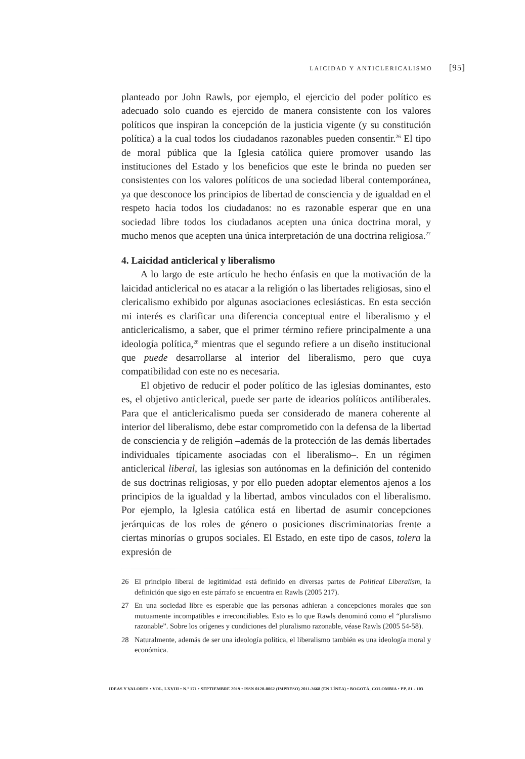LAICIDAD Y ANTICLERICALISMO [95]
planteado por John Rawls, por ejemplo, el ejercicio del poder político es adecuado solo cuando es ejercido de manera consistente con los valores políticos que inspiran la concepción de la justicia vigente (y su constitución política) a la cual todos los ciudadanos razonables pueden consentir.<sup>26</sup> El tipo de moral pública que la Iglesia católica quiere promover usando las instituciones del Estado y los beneficios que este le brinda no pueden ser consistentes con los valores políticos de una sociedad liberal contemporánea, ya que desconoce los principios de libertad de consciencia y de igualdad en el respeto hacia todos los ciudadanos: no es razonable esperar que en una sociedad libre todos los ciudadanos acepten una única doctrina moral, y mucho menos que acepten una única interpretación de una doctrina religiosa.<sup>27</sup>
4. Laicidad anticlerical y liberalismo
A lo largo de este artículo he hecho énfasis en que la motivación de la laicidad anticlerical no es atacar a la religión o las libertades religiosas, sino el clericalismo exhibido por algunas asociaciones eclesiásticas. En esta sección mi interés es clarificar una diferencia conceptual entre el liberalismo y el anticlericalismo, a saber, que el primer término refiere principalmente a una ideología política,<sup>28</sup> mientras que el segundo refiere a un diseño institucional que puede desarrollarse al interior del liberalismo, pero que cuya compatibilidad con este no es necesaria.
El objetivo de reducir el poder político de las iglesias dominantes, esto es, el objetivo anticlerical, puede ser parte de idearios políticos antiliberales. Para que el anticlericalismo pueda ser considerado de manera coherente al interior del liberalismo, debe estar comprometido con la defensa de la libertad de consciencia y de religión –además de la protección de las demás libertades individuales típicamente asociadas con el liberalismo–. En un régimen anticlerical liberal, las iglesias son autónomas en la definición del contenido de sus doctrinas religiosas, y por ello pueden adoptar elementos ajenos a los principios de la igualdad y la libertad, ambos vinculados con el liberalismo. Por ejemplo, la Iglesia católica está en libertad de asumir concepciones jerárquicas de los roles de género o posiciones discriminatorias frente a ciertas minorías o grupos sociales. El Estado, en este tipo de casos, tolera la expresión de
26 El principio liberal de legitimidad está definido en diversas partes de Political Liberalism, la definición que sigo en este párrafo se encuentra en Rawls (2005 217).
27 En una sociedad libre es esperable que las personas adhieran a concepciones morales que son mutuamente incompatibles e irreconciliables. Esto es lo que Rawls denominó como el “pluralismo razonable”. Sobre los orígenes y condiciones del pluralismo razonable, véase Rawls (2005 54-58).
28 Naturalmente, además de ser una ideología política, el liberalismo también es una ideología moral y económica.
IDEAS Y VALORES • VOL. LXVIII • N.º 171 • SEPTIEMBRE 2019 • ISSN 0120-0062 (IMPRESO) 2011-3668 (EN LÍNEA) • BOGOTÁ, COLOMBIA • PP. 81 - 103